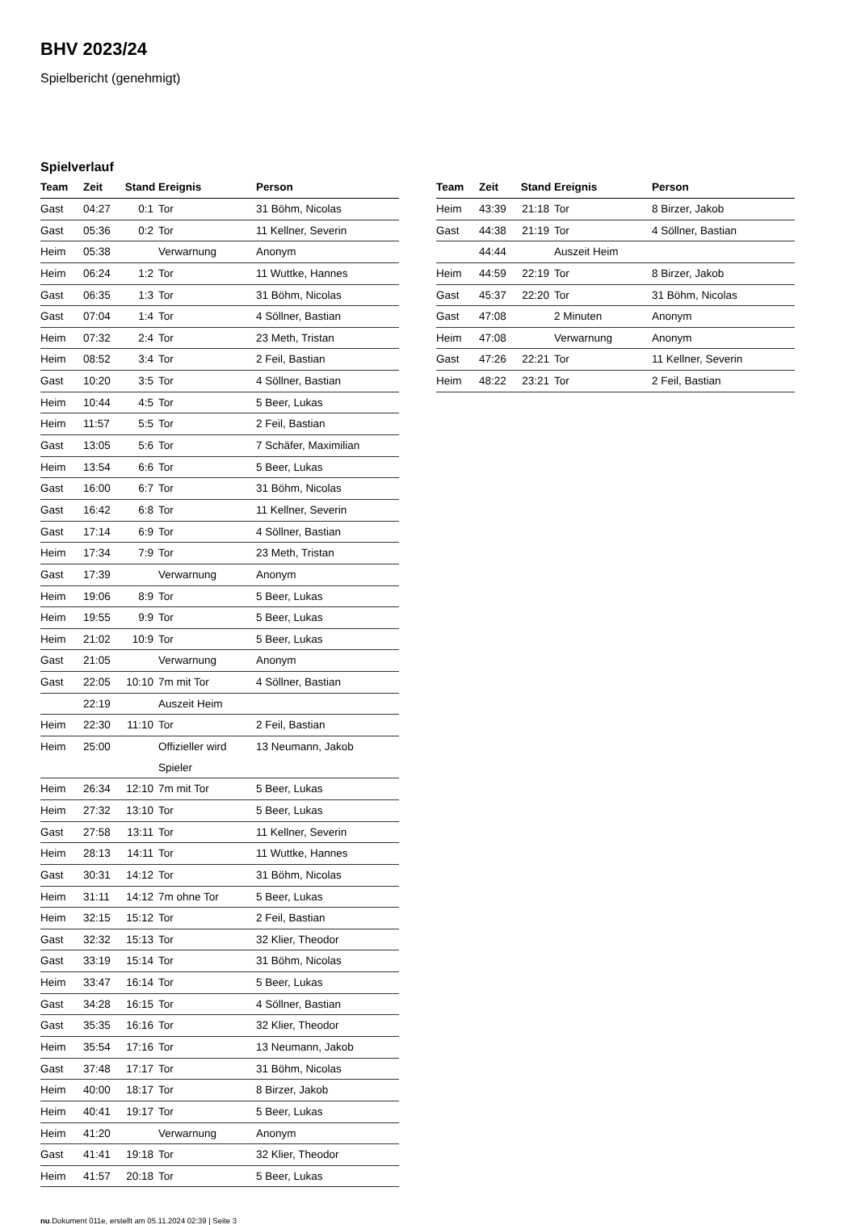BHV 2023/24
Spielbericht (genehmigt)
Spielverlauf
| Team | Zeit | Stand | Ereignis | Person |
| --- | --- | --- | --- | --- |
| Gast | 04:27 | 0:1 | Tor | 31 Böhm, Nicolas |
| Gast | 05:36 | 0:2 | Tor | 11 Kellner, Severin |
| Heim | 05:38 | | Verwarnung | Anonym |
| Heim | 06:24 | 1:2 | Tor | 11 Wuttke, Hannes |
| Gast | 06:35 | 1:3 | Tor | 31 Böhm, Nicolas |
| Gast | 07:04 | 1:4 | Tor | 4 Söllner, Bastian |
| Heim | 07:32 | 2:4 | Tor | 23 Meth, Tristan |
| Heim | 08:52 | 3:4 | Tor | 2 Feil, Bastian |
| Gast | 10:20 | 3:5 | Tor | 4 Söllner, Bastian |
| Heim | 10:44 | 4:5 | Tor | 5 Beer, Lukas |
| Heim | 11:57 | 5:5 | Tor | 2 Feil, Bastian |
| Gast | 13:05 | 5:6 | Tor | 7 Schäfer, Maximilian |
| Heim | 13:54 | 6:6 | Tor | 5 Beer, Lukas |
| Gast | 16:00 | 6:7 | Tor | 31 Böhm, Nicolas |
| Gast | 16:42 | 6:8 | Tor | 11 Kellner, Severin |
| Gast | 17:14 | 6:9 | Tor | 4 Söllner, Bastian |
| Heim | 17:34 | 7:9 | Tor | 23 Meth, Tristan |
| Gast | 17:39 | | Verwarnung | Anonym |
| Heim | 19:06 | 8:9 | Tor | 5 Beer, Lukas |
| Heim | 19:55 | 9:9 | Tor | 5 Beer, Lukas |
| Heim | 21:02 | 10:9 | Tor | 5 Beer, Lukas |
| Gast | 21:05 | | Verwarnung | Anonym |
| Gast | 22:05 | 10:10 | 7m mit Tor | 4 Söllner, Bastian |
| | 22:19 | | Auszeit Heim | |
| Heim | 22:30 | 11:10 | Tor | 2 Feil, Bastian |
| Heim | 25:00 | | Offizieller wird Spieler | 13 Neumann, Jakob |
| Heim | 26:34 | 12:10 | 7m mit Tor | 5 Beer, Lukas |
| Heim | 27:32 | 13:10 | Tor | 5 Beer, Lukas |
| Gast | 27:58 | 13:11 | Tor | 11 Kellner, Severin |
| Heim | 28:13 | 14:11 | Tor | 11 Wuttke, Hannes |
| Gast | 30:31 | 14:12 | Tor | 31 Böhm, Nicolas |
| Heim | 31:11 | 14:12 | 7m ohne Tor | 5 Beer, Lukas |
| Heim | 32:15 | 15:12 | Tor | 2 Feil, Bastian |
| Gast | 32:32 | 15:13 | Tor | 32 Klier, Theodor |
| Gast | 33:19 | 15:14 | Tor | 31 Böhm, Nicolas |
| Heim | 33:47 | 16:14 | Tor | 5 Beer, Lukas |
| Gast | 34:28 | 16:15 | Tor | 4 Söllner, Bastian |
| Gast | 35:35 | 16:16 | Tor | 32 Klier, Theodor |
| Heim | 35:54 | 17:16 | Tor | 13 Neumann, Jakob |
| Gast | 37:48 | 17:17 | Tor | 31 Böhm, Nicolas |
| Heim | 40:00 | 18:17 | Tor | 8 Birzer, Jakob |
| Heim | 40:41 | 19:17 | Tor | 5 Beer, Lukas |
| Heim | 41:20 | | Verwarnung | Anonym |
| Gast | 41:41 | 19:18 | Tor | 32 Klier, Theodor |
| Heim | 41:57 | 20:18 | Tor | 5 Beer, Lukas |
| Team | Zeit | Stand | Ereignis | Person |
| --- | --- | --- | --- | --- |
| Heim | 43:39 | 21:18 | Tor | 8 Birzer, Jakob |
| Gast | 44:38 | 21:19 | Tor | 4 Söllner, Bastian |
| | 44:44 | | Auszeit Heim | |
| Heim | 44:59 | 22:19 | Tor | 8 Birzer, Jakob |
| Gast | 45:37 | 22:20 | Tor | 31 Böhm, Nicolas |
| Gast | 47:08 | | 2 Minuten | Anonym |
| Heim | 47:08 | | Verwarnung | Anonym |
| Gast | 47:26 | 22:21 | Tor | 11 Kellner, Severin |
| Heim | 48:22 | 23:21 | Tor | 2 Feil, Bastian |
nu.Dokument 011e, erstellt am 05.11.2024 02:39 | Seite 3